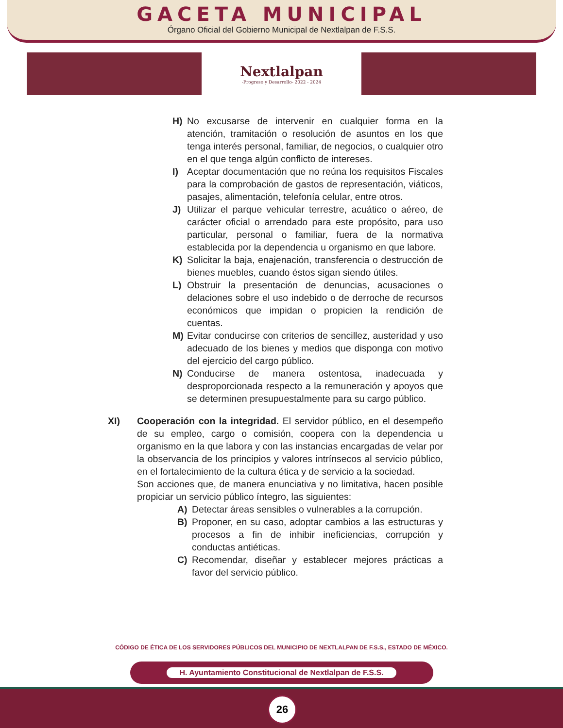GACETA MUNICIPAL
Órgano Oficial del Gobierno Municipal de Nextlalpan de F.S.S.
Nextlalpan
-Progreso y Desarrollo- 2022 - 2024
H) No excusarse de intervenir en cualquier forma en la atención, tramitación o resolución de asuntos en los que tenga interés personal, familiar, de negocios, o cualquier otro en el que tenga algún conflicto de intereses.
I) Aceptar documentación que no reúna los requisitos Fiscales para la comprobación de gastos de representación, viáticos, pasajes, alimentación, telefonía celular, entre otros.
J) Utilizar el parque vehicular terrestre, acuático o aéreo, de carácter oficial o arrendado para este propósito, para uso particular, personal o familiar, fuera de la normativa establecida por la dependencia u organismo en que labore.
K) Solicitar la baja, enajenación, transferencia o destrucción de bienes muebles, cuando éstos sigan siendo útiles.
L) Obstruir la presentación de denuncias, acusaciones o delaciones sobre el uso indebido o de derroche de recursos económicos que impidan o propicien la rendición de cuentas.
M) Evitar conducirse con criterios de sencillez, austeridad y uso adecuado de los bienes y medios que disponga con motivo del ejercicio del cargo público.
N) Conducirse de manera ostentosa, inadecuada y desproporcionada respecto a la remuneración y apoyos que se determinen presupuestalmente para su cargo público.
XI) Cooperación con la integridad. El servidor público, en el desempeño de su empleo, cargo o comisión, coopera con la dependencia u organismo en la que labora y con las instancias encargadas de velar por la observancia de los principios y valores intrínsecos al servicio público, en el fortalecimiento de la cultura ética y de servicio a la sociedad.
Son acciones que, de manera enunciativa y no limitativa, hacen posible propiciar un servicio público íntegro, las siguientes:
A) Detectar áreas sensibles o vulnerables a la corrupción.
B) Proponer, en su caso, adoptar cambios a las estructuras y procesos a fin de inhibir ineficiencias, corrupción y conductas antiéticas.
C) Recomendar, diseñar y establecer mejores prácticas a favor del servicio público.
CÓDIGO DE ÉTICA DE LOS SERVIDORES PÚBLICOS DEL MUNICIPIO DE NEXTLALPAN DE F.S.S., ESTADO DE MÉXICO.
H. Ayuntamiento Constitucional de Nextlalpan de F.S.S.
26